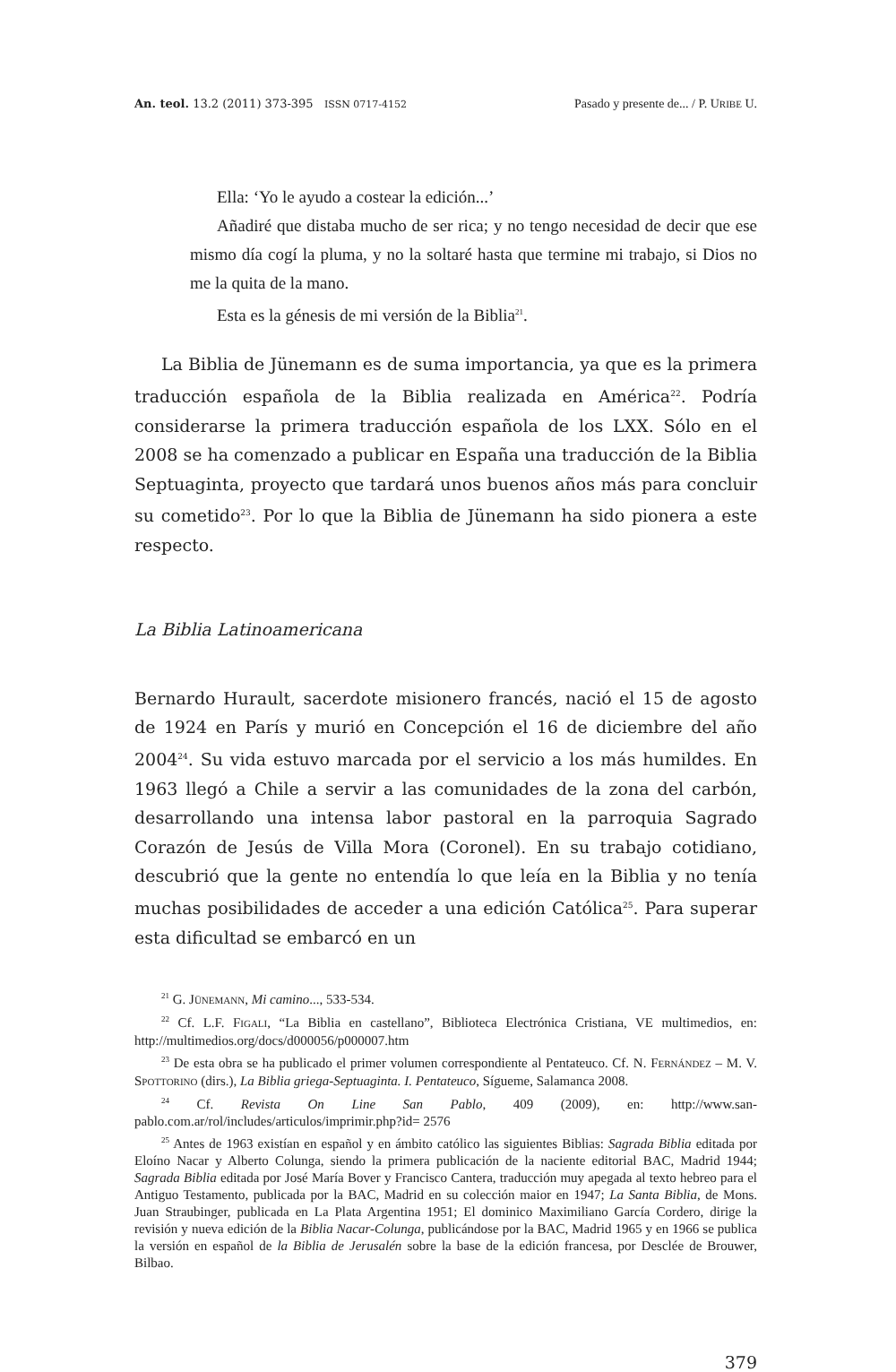An. teol. 13.2 (2011) 373-395 ISSN 0717-4152 Pasado y presente de... / P. URIBE U.
Ella: ‘Yo le ayudo a costear la edición...’
Añadiré que distaba mucho de ser rica; y no tengo necesidad de decir que ese mismo día cogí la pluma, y no la soltaré hasta que termine mi trabajo, si Dios no me la quita de la mano.
Esta es la génesis de mi versión de la Biblia<sup>21</sup>.
La Biblia de Jünemann es de suma importancia, ya que es la primera traducción española de la Biblia realizada en América<sup>22</sup>. Podría considerarse la primera traducción española de los LXX. Sólo en el 2008 se ha comenzado a publicar en España una traducción de la Biblia Septuaginta, proyecto que tardará unos buenos años más para concluir su cometido<sup>23</sup>. Por lo que la Biblia de Jünemann ha sido pionera a este respecto.
La Biblia Latinoamericana
Bernardo Hurault, sacerdote misionero francés, nació el 15 de agosto de 1924 en París y murió en Concepción el 16 de diciembre del año 2004<sup>24</sup>. Su vida estuvo marcada por el servicio a los más humildes. En 1963 llegó a Chile a servir a las comunidades de la zona del carbón, desarrollando una intensa labor pastoral en la parroquia Sagrado Corazón de Jesús de Villa Mora (Coronel). En su trabajo cotidiano, descubrió que la gente no entendía lo que leía en la Biblia y no tenía muchas posibilidades de acceder a una edición Católica<sup>25</sup>. Para superar esta dificultad se embarcó en un
<sup>21</sup> G. JÜNEMANN, Mi camino..., 533-534.
<sup>22</sup> Cf. L.F. FIGALI, “La Biblia en castellano”, Biblioteca Electrónica Cristiana, VE multimedios, en: http://multimedios.org/docs/d000056/p000007.htm
<sup>23</sup> De esta obra se ha publicado el primer volumen correspondiente al Pentateuco. Cf. N. FERNÁNDEZ – M. V. SPOTTORINO (dirs.), La Biblia griega-Septuaginta. I. Pentateuco, Sígueme, Salamanca 2008.
<sup>24</sup> Cf. Revista On Line San Pablo, 409 (2009), en: http://www.san-pablo.com.ar/rol/includes/articulos/imprimir.php?id= 2576
<sup>25</sup> Antes de 1963 existían en español y en ámbito católico las siguientes Biblias: Sagrada Biblia editada por Eloíno Nacar y Alberto Colunga, siendo la primera publicación de la naciente editorial BAC, Madrid 1944; Sagrada Biblia editada por José María Bover y Francisco Cantera, traducción muy apegada al texto hebreo para el Antiguo Testamento, publicada por la BAC, Madrid en su colección maior en 1947; La Santa Biblia, de Mons. Juan Straubinger, publicada en La Plata Argentina 1951; El dominico Maximiliano García Cordero, dirige la revisión y nueva edición de la Biblia Nacar-Colunga, publicándose por la BAC, Madrid 1965 y en 1966 se publica la versión en español de la Biblia de Jerusalén sobre la base de la edición francesa, por Desclée de Brouwer, Bilbao.
379